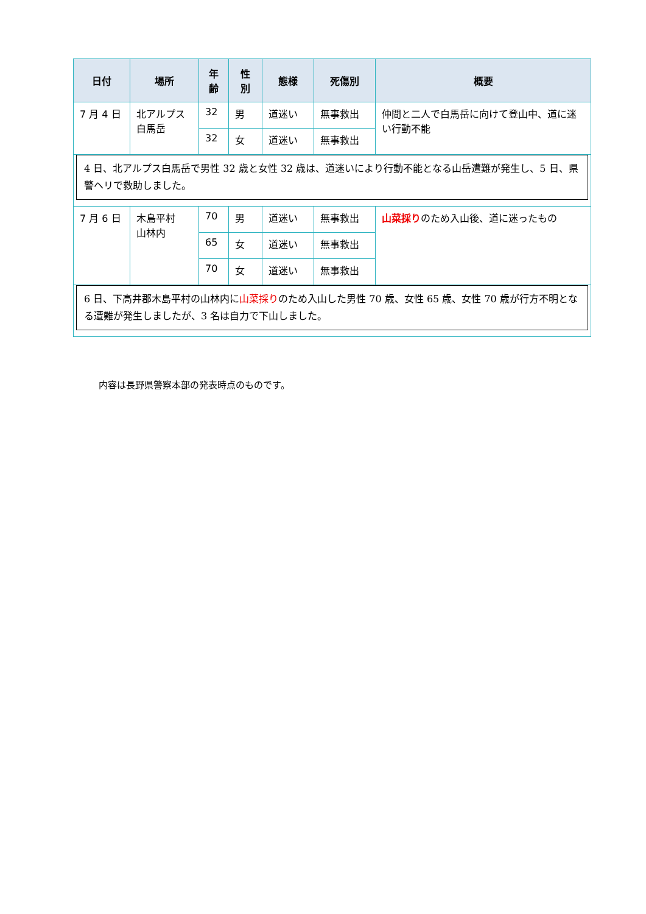| 日付 | 場所 | 年 齢 | 性 別 | 態様 | 死傷別 | 概要 |
| --- | --- | --- | --- | --- | --- | --- |
| 7 月 4 日 | 北アルプス 白馬岳 | 32 | 男 | 道迷い | 無事救出 | 仲間と二人で白馬岳に向けて登山中、道に迷い行動不能 |
| | | 32 | 女 | 道迷い | 無事救出 | |
| 4 日、北アルプス白馬岳で男性 32 歳と女性 32 歳は、道迷いにより行動不能となる山岳遭難が発生し、5 日、県警ヘリで救助しました。 | | | | | | |
| 7 月 6 日 | 木島平村 山林内 | 70 | 男 | 道迷い | 無事救出 | 山菜採り のため入山後、道に迷ったもの |
| | | 65 | 女 | 道迷い | 無事救出 | |
| | | 70 | 女 | 道迷い | 無事救出 | |
| 6 日、下高井郡木島平村の山林内に 山菜採り のため入山した男性 70 歳、女性 65 歳、女性 70 歳が行方不明となる遭難が発生しましたが、3 名は自力で下山しました。 | | | | | | |
内容は長野県警察本部の発表時点のものです。